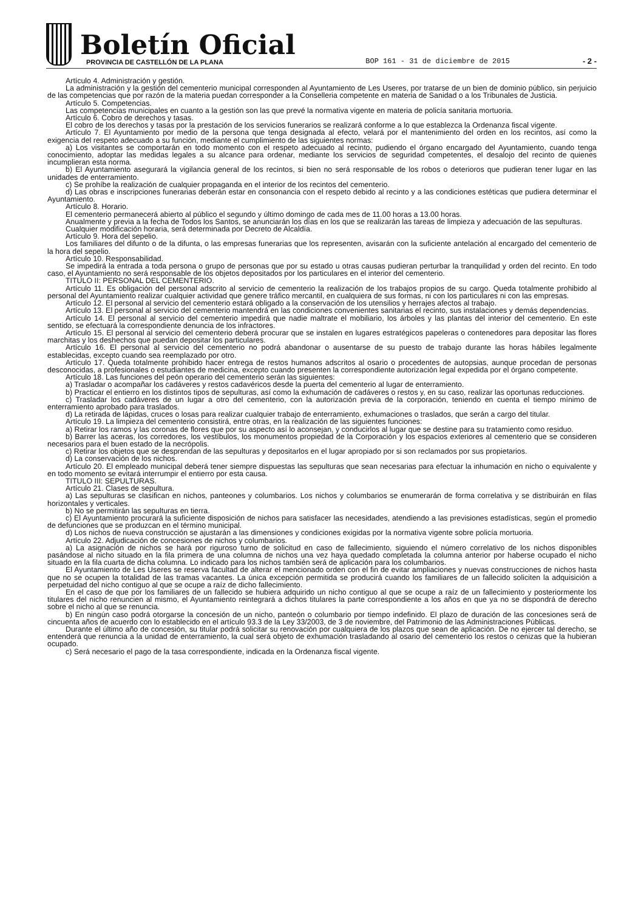Boletín Oficial
PROVINCIA DE CASTELLÓN DE LA PLANA
BOP 161 - 31 de diciembre de 2015
- 2 -
Artículo 4. Administración y gestión.
La administración y la gestión del cementerio municipal corresponden al Ayuntamiento de Les Useres, por tratarse de un bien de dominio público, sin perjuicio de las competencias que por razón de la materia puedan corresponder a la Conselleria competente en materia de Sanidad o a los Tribunales de Justicia.
Artículo 5. Competencias.
Las competencias municipales en cuanto a la gestión son las que prevé la normativa vigente en materia de policía sanitaria mortuoria.
Artículo 6. Cobro de derechos y tasas.
El cobro de los derechos y tasas por la prestación de los servicios funerarios se realizará conforme a lo que establezca la Ordenanza fiscal vigente.
Artículo 7. El Ayuntamiento por medio de la persona que tenga designada al efecto, velará por el mantenimiento del orden en los recintos, así como la exigencia del respeto adecuado a su función, mediante el cumplimiento de las siguientes normas:
a) Los visitantes se comportarán en todo momento con el respeto adecuado al recinto, pudiendo el órgano encargado del Ayuntamiento, cuando tenga conocimiento, adoptar las medidas legales a su alcance para ordenar, mediante los servicios de seguridad competentes, el desalojo del recinto de quienes incumplieran esta norma.
b) El Ayuntamiento asegurará la vigilancia general de los recintos, si bien no será responsable de los robos o deterioros que pudieran tener lugar en las unidades de enterramiento.
c) Se prohíbe la realización de cualquier propaganda en el interior de los recintos del cementerio.
d) Las obras e inscripciones funerarias deberán estar en consonancia con el respeto debido al recinto y a las condiciones estéticas que pudiera determinar el Ayuntamiento.
Artículo 8. Horario.
El cementerio permanecerá abierto al público el segundo y último domingo de cada mes de 11.00 horas a 13.00 horas.
Anualmente y previa a la fecha de Todos los Santos, se anunciarán los días en los que se realizarán las tareas de limpieza y adecuación de las sepulturas.
Cualquier modificación horaria, será determinada por Decreto de Alcaldía.
Artículo 9. Hora del sepelio.
Los familiares del difunto o de la difunta, o las empresas funerarias que los representen, avisarán con la suficiente antelación al encargado del cementerio de la hora del sepelio.
Artículo 10. Responsabilidad.
Se impedirá la entrada a toda persona o grupo de personas que por su estado u otras causas pudieran perturbar la tranquilidad y orden del recinto. En todo caso, el Ayuntamiento no será responsable de los objetos depositados por los particulares en el interior del cementerio.
TITULO II: PERSONAL DEL CEMENTERIO.
Artículo 11. Es obligación del personal adscrito al servicio de cementerio la realización de los trabajos propios de su cargo. Queda totalmente prohibido al personal del Ayuntamiento realizar cualquier actividad que genere tráfico mercantil, en cualquiera de sus formas, ni con los particulares ni con las empresas.
Artículo 12. El personal al servicio del cementerio estará obligado a la conservación de los utensilios y herrajes afectos al trabajo.
Artículo 13. El personal al servicio del cementerio mantendrá en las condiciones convenientes sanitarias el recinto, sus instalaciones y demás dependencias.
Artículo 14. El personal al servicio del cementerio impedirá que nadie maltrate el mobiliario, los árboles y las plantas del interior del cementerio. En este sentido, se efectuará la correspondiente denuncia de los infractores.
Artículo 15. El personal al servicio del cementerio deberá procurar que se instalen en lugares estratégicos papeleras o contenedores para depositar las flores marchitas y los deshechos que puedan depositar los particulares.
Artículo 16. El personal al servicio del cementerio no podrá abandonar o ausentarse de su puesto de trabajo durante las horas hábiles legalmente establecidas, excepto cuando sea reemplazado por otro.
Artículo 17. Queda totalmente prohibido hacer entrega de restos humanos adscritos al osario o procedentes de autopsias, aunque procedan de personas desconocidas, a profesionales o estudiantes de medicina, excepto cuando presenten la correspondiente autorización legal expedida por el órgano competente.
Artículo 18. Las funciones del peón operario del cementerio serán las siguientes:
a) Trasladar o acompañar los cadáveres y restos cadavéricos desde la puerta del cementerio al lugar de enterramiento.
b) Practicar el entierro en los distintos tipos de sepulturas, así como la exhumación de cadáveres o restos y, en su caso, realizar las oportunas reducciones.
c) Trasladar los cadáveres de un lugar a otro del cementerio, con la autorización previa de la corporación, teniendo en cuenta el tiempo mínimo de enterramiento aprobado para traslados.
d) La retirada de lápidas, cruces o losas para realizar cualquier trabajo de enterramiento, exhumaciones o traslados, que serán a cargo del titular.
Artículo 19. La limpieza del cementerio consistirá, entre otras, en la realización de las siguientes funciones:
a) Retirar los ramos y las coronas de flores que por su aspecto así lo aconsejan, y conducirlos al lugar que se destine para su tratamiento como residuo.
b) Barrer las aceras, los corredores, los vestíbulos, los monumentos propiedad de la Corporación y los espacios exteriores al cementerio que se consideren necesarios para el buen estado de la necrópolis.
c) Retirar los objetos que se desprendan de las sepulturas y depositarlos en el lugar apropiado por si son reclamados por sus propietarios.
d) La conservación de los nichos.
Artículo 20. El empleado municipal deberá tener siempre dispuestas las sepulturas que sean necesarias para efectuar la inhumación en nicho o equivalente y en todo momento se evitará interrumpir el entierro por esta causa.
TITULO III: SEPULTURAS.
Artículo 21. Clases de sepultura.
a) Las sepulturas se clasifican en nichos, panteones y columbarios. Los nichos y columbarios se enumerarán de forma correlativa y se distribuirán en filas horizontales y verticales.
b) No se permitirán las sepulturas en tierra.
c) El Ayuntamiento procurará la suficiente disposición de nichos para satisfacer las necesidades, atendiendo a las previsiones estadísticas, según el promedio de defunciones que se produzcan en el término municipal.
d) Los nichos de nueva construcción se ajustarán a las dimensiones y condiciones exigidas por la normativa vigente sobre policía mortuoria.
Artículo 22. Adjudicación de concesiones de nichos y columbarios.
a) La asignación de nichos se hará por riguroso turno de solicitud en caso de fallecimiento, siguiendo el número correlativo de los nichos disponibles pasándose al nicho situado en la fila primera de una columna de nichos una vez haya quedado completada la columna anterior por haberse ocupado el nicho situado en la fila cuarta de dicha columna. Lo indicado para los nichos también será de aplicación para los columbarios.
El Ayuntamiento de Les Useres se reserva facultad de alterar el mencionado orden con el fin de evitar ampliaciones y nuevas construcciones de nichos hasta que no se ocupen la totalidad de las tramas vacantes. La única excepción permitida se producirá cuando los familiares de un fallecido soliciten la adquisición a perpetuidad del nicho contiguo al que se ocupe a raíz de dicho fallecimiento.
En el caso de que por los familiares de un fallecido se hubiera adquirido un nicho contiguo al que se ocupe a raíz de un fallecimiento y posteriormente los titulares del nicho renuncien al mismo, el Ayuntamiento reintegrará a dichos titulares la parte correspondiente a los años en que ya no se dispondrá de derecho sobre el nicho al que se renuncia.
b) En ningún caso podrá otorgarse la concesión de un nicho, panteón o columbario por tiempo indefinido. El plazo de duración de las concesiones será de cincuenta años de acuerdo con lo establecido en el artículo 93.3 de la Ley 33/2003, de 3 de noviembre, del Patrimonio de las Administraciones Públicas.
Durante el último año de concesión, su titular podrá solicitar su renovación por cualquiera de los plazos que sean de aplicación. De no ejercer tal derecho, se entenderá que renuncia a la unidad de enterramiento, la cual será objeto de exhumación trasladando al osario del cementerio los restos o cenizas que la hubieran ocupado.
c) Será necesario el pago de la tasa correspondiente, indicada en la Ordenanza fiscal vigente.